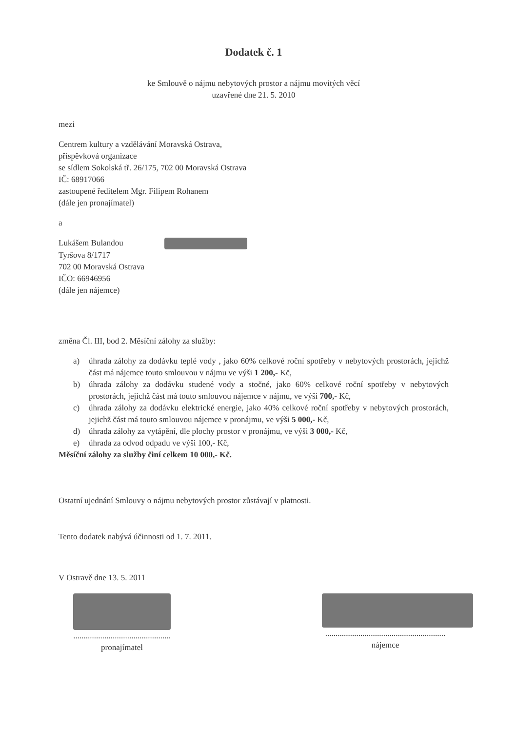Dodatek č. 1
ke Smlouvě o nájmu nebytových prostor a nájmu movitých věcí
uzavřené dne 21. 5. 2010
mezi
Centrem kultury a vzdělávání Moravská Ostrava,
příspěvková organizace
se sídlem Sokolská tř. 26/175, 702 00 Moravská Ostrava
IČ: 68917066
zastoupené ředitelem Mgr. Filipem Rohanem
(dále jen pronajímatel)
a
Lukášem Bulandou
Tyršova 8/1717
702 00 Moravská Ostrava
IČO: 66946956
(dále jen nájemce)
změna Čl. III, bod 2. Měsíční zálohy za služby:
a) úhrada zálohy za dodávku teplé vody , jako 60% celkové roční spotřeby v nebytových prostorách, jejichž část má nájemce touto smlouvou v nájmu ve výši 1 200,- Kč,
b) úhrada zálohy za dodávku studené vody a stočné, jako 60% celkové roční spotřeby v nebytových prostorách, jejichž část má touto smlouvou nájemce v nájmu, ve výši 700,- Kč,
c) úhrada zálohy za dodávku elektrické energie, jako 40% celkové roční spotřeby v nebytových prostorách, jejichž část má touto smlouvou nájemce v pronájmu, ve výši 5 000,- Kč,
d) úhrada zálohy za vytápění, dle plochy prostor v pronájmu, ve výši 3 000,- Kč,
e) úhrada za odvod odpadu ve výši 100,- Kč,
Měsíční zálohy za služby činí celkem 10 000,- Kč.
Ostatní ujednání Smlouvy o nájmu nebytových prostor zůstávají v platnosti.
Tento dodatek nabývá účinnosti od 1. 7. 2011.
V Ostravě dne 13. 5. 2011
...............................................
pronajímatel
..........................................................
nájemce